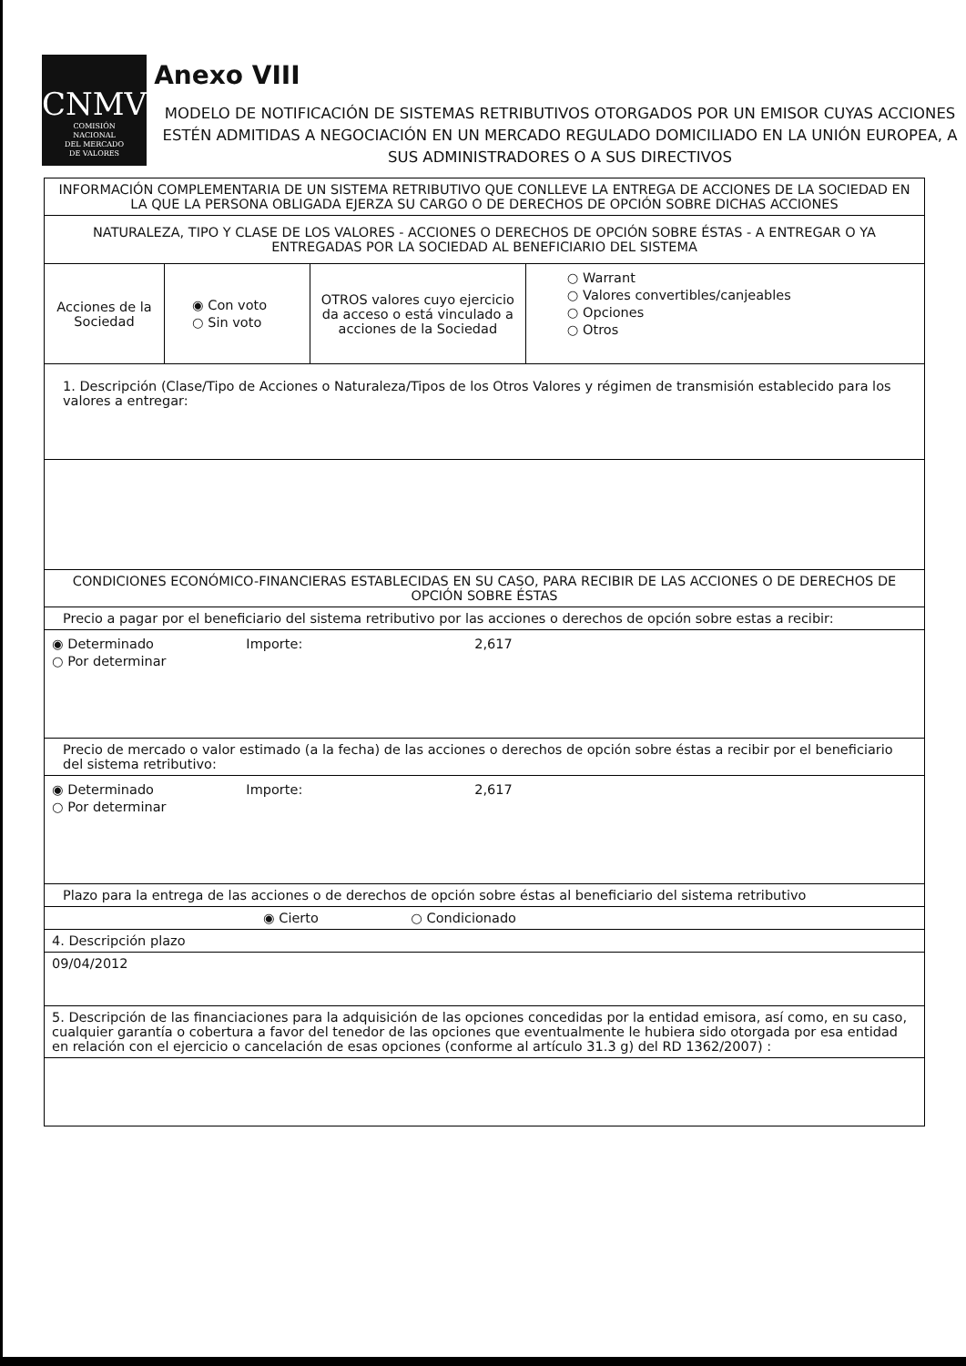CNMV
COMISIÓN
NACIONAL
DEL MERCADO
DE VALORES
Anexo VIII
MODELO DE NOTIFICACIÓN DE SISTEMAS RETRIBUTIVOS OTORGADOS POR UN EMISOR CUYAS ACCIONES ESTÉN ADMITIDAS A NEGOCIACIÓN EN UN MERCADO REGULADO DOMICILIADO EN LA UNIÓN EUROPEA, A SUS ADMINISTRADORES O A SUS DIRECTIVOS
| INFORMACIÓN COMPLEMENTARIA DE UN SISTEMA RETRIBUTIVO QUE CONLLEVE LA ENTREGA DE ACCIONES DE LA SOCIEDAD EN LA QUE LA PERSONA OBLIGADA EJERZA SU CARGO O DE DERECHOS DE OPCIÓN SOBRE DICHAS ACCIONES | | | |
| NATURALEZA, TIPO Y CLASE DE LOS VALORES - ACCIONES O DERECHOS DE OPCIÓN SOBRE ÉSTAS - A ENTREGAR O YA ENTREGADAS POR LA SOCIEDAD AL BENEFICIARIO DEL SISTEMA | | | |
| Acciones de la Sociedad | ◉ Con voto ○ Sin voto | OTROS valores cuyo ejercicio da acceso o está vinculado a acciones de la Sociedad | ○ Warrant ○ Valores convertibles/canjeables ○ Opciones ○ Otros |
| 1. Descripción (Clase/Tipo de Acciones o Naturaleza/Tipos de los Otros Valores y régimen de transmisión establecido para los valores a entregar: | | | |
| CONDICIONES ECONÓMICO-FINANCIERAS ESTABLECIDAS EN SU CASO, PARA RECIBIR DE LAS ACCIONES O DE DERECHOS DE OPCIÓN SOBRE ÉSTAS | | | |
| Precio a pagar por el beneficiario del sistema retributivo por las acciones o derechos de opción sobre estas a recibir: | | | |
| ◉ Determinado Importe: 2,617 ○ Por determinar | | | |
| Precio de mercado o valor estimado (a la fecha) de las acciones o derechos de opción sobre éstas a recibir por el beneficiario del sistema retributivo: | | | |
| ◉ Determinado Importe: 2,617 ○ Por determinar | | | |
| Plazo para la entrega de las acciones o de derechos de opción sobre éstas al beneficiario del sistema retributivo | | | |
| ◉ Cierto ○ Condicionado | | | |
| 4. Descripción plazo | | | |
| 09/04/2012 | | | |
| 5. Descripción de las financiaciones para la adquisición de las opciones concedidas por la entidad emisora, así como, en su caso, cualquier garantía o cobertura a favor del tenedor de las opciones que eventualmente le hubiera sido otorgada por esa entidad en relación con el ejercicio o cancelación de esas opciones (conforme al artículo 31.3 g) del RD 1362/2007) : | | | |